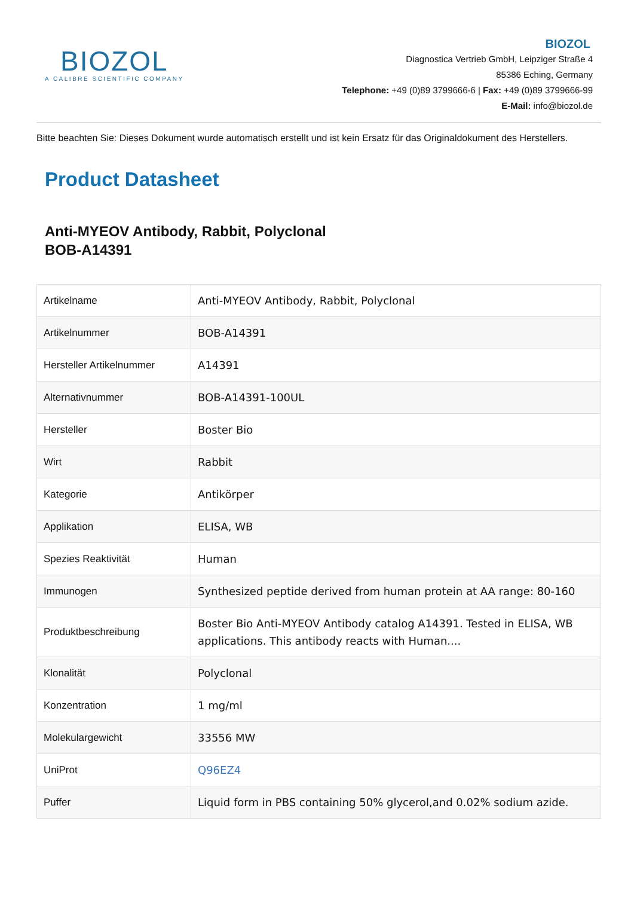BIOZOL
A CALIBRE SCIENTIFIC COMPANY
BIOZOL
Diagnostica Vertrieb GmbH, Leipziger Straße 4
85386 Eching, Germany
Telephone: +49 (0)89 3799666-6 | Fax: +49 (0)89 3799666-99
E-Mail: info@biozol.de
Bitte beachten Sie: Dieses Dokument wurde automatisch erstellt und ist kein Ersatz für das Originaldokument des Herstellers.
Product Datasheet
Anti-MYEOV Antibody, Rabbit, Polyclonal
BOB-A14391
| Artikelname | Anti-MYEOV Antibody, Rabbit, Polyclonal |
| Artikelnummer | BOB-A14391 |
| Hersteller Artikelnummer | A14391 |
| Alternativnummer | BOB-A14391-100UL |
| Hersteller | Boster Bio |
| Wirt | Rabbit |
| Kategorie | Antikörper |
| Applikation | ELISA, WB |
| Spezies Reaktivität | Human |
| Immunogen | Synthesized peptide derived from human protein at AA range: 80-160 |
| Produktbeschreibung | Boster Bio Anti-MYEOV Antibody catalog A14391. Tested in ELISA, WB applications. This antibody reacts with Human.... |
| Klonalität | Polyclonal |
| Konzentration | 1 mg/ml |
| Molekulargewicht | 33556 MW |
| UniProt | Q96EZ4 |
| Puffer | Liquid form in PBS containing 50% glycerol,and 0.02% sodium azide. |